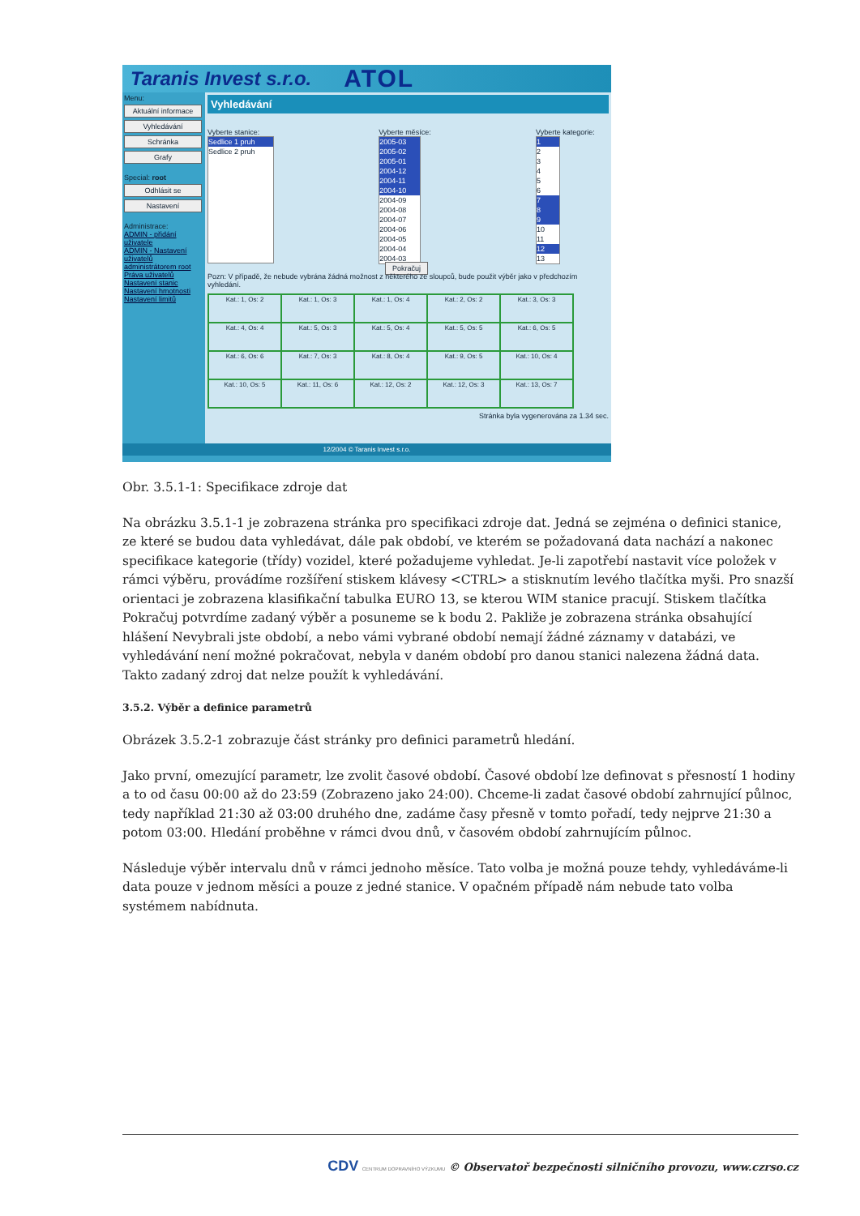Taranis Invest s.r.o. ATOL
Menu:
Aktuální informace
Vyhledávání
Schránka
Grafy
Special: root
Odhlásit se
Nastavení
Administrace:
ADMIN - přidání uživatele
ADMIN - Nastavení uživatelů administrátorem root
Práva uživatelů
Nastavení stanic
Nastavení hmotnosti
Nastavení limitů
Vyhledávání
Vyberte stanice:
Sedlice 1 pruh
Sedlice 2 pruh
Vyberte měsíce:
2005-03
2005-02
2005-01
2004-12
2004-11
2004-10
2004-09
2004-08
2004-07
2004-06
2004-05
2004-04
2004-03
Vyberte kategorie:
1
2
3
4
5
6
7
8
9
10
11
12
13
Pokračuj
Pozn: V případě, že nebude vybrána žádná možnost z některého ze sloupců, bude použit výběr jako v předchozím vyhledání.
| Kat.: 1, Os: 2 | Kat.: 1, Os: 3 | Kat.: 1, Os: 4 | Kat.: 2, Os: 2 | Kat.: 3, Os: 3 |
| Kat.: 4, Os: 4 | Kat.: 5, Os: 3 | Kat.: 5, Os: 4 | Kat.: 5, Os: 5 | Kat.: 6, Os: 5 |
| Kat.: 6, Os: 6 | Kat.: 7, Os: 3 | Kat.: 8, Os: 4 | Kat.: 9, Os: 5 | Kat.: 10, Os: 4 |
| Kat.: 10, Os: 5 | Kat.: 11, Os: 6 | Kat.: 12, Os: 2 | Kat.: 12, Os: 3 | Kat.: 13, Os: 7 |
Stránka byla vygenerována za 1.34 sec.
12/2004 © Taranis Invest s.r.o.
Obr. 3.5.1-1: Specifikace zdroje dat
Na obrázku 3.5.1-1 je zobrazena stránka pro specifikaci zdroje dat. Jedná se zejména o definici stanice, ze které se budou data vyhledávat, dále pak období, ve kterém se požadovaná data nachází a nakonec specifikace kategorie (třídy) vozidel, které požadujeme vyhledat. Je-li zapotřebí nastavit více položek v rámci výběru, provádíme rozšíření stiskem klávesy <CTRL> a stisknutím levého tlačítka myši. Pro snazší orientaci je zobrazena klasifikační tabulka EURO 13, se kterou WIM stanice pracují. Stiskem tlačítka Pokračuj potvrdíme zadaný výběr a posuneme se k bodu 2. Pakliže je zobrazena stránka obsahující hlášení Nevybrali jste období, a nebo vámi vybrané období nemají žádné záznamy v databázi, ve vyhledávání není možné pokračovat, nebyla v daném období pro danou stanici nalezena žádná data. Takto zadaný zdroj dat nelze použít k vyhledávání.
3.5.2. Výběr a definice parametrů
Obrázek 3.5.2-1 zobrazuje část stránky pro definici parametrů hledání.
Jako první, omezující parametr, lze zvolit časové období. Časové období lze definovat s přesností 1 hodiny a to od času 00:00 až do 23:59 (Zobrazeno jako 24:00). Chceme-li zadat časové období zahrnující půlnoc, tedy například 21:30 až 03:00 druhého dne, zadáme časy přesně v tomto pořadí, tedy nejprve 21:30 a potom 03:00. Hledání proběhne v rámci dvou dnů, v časovém období zahrnujícím půlnoc.
Následuje výběr intervalu dnů v rámci jednoho měsíce. Tato volba je možná pouze tehdy, vyhledáváme-li data pouze v jednom měsíci a pouze z jedné stanice. V opačném případě nám nebude tato volba systémem nabídnuta.
CDV CENTRUM DOPRAVNÍHO VÝZKUMU © Observatoř bezpečnosti silničního provozu, www.czrso.cz